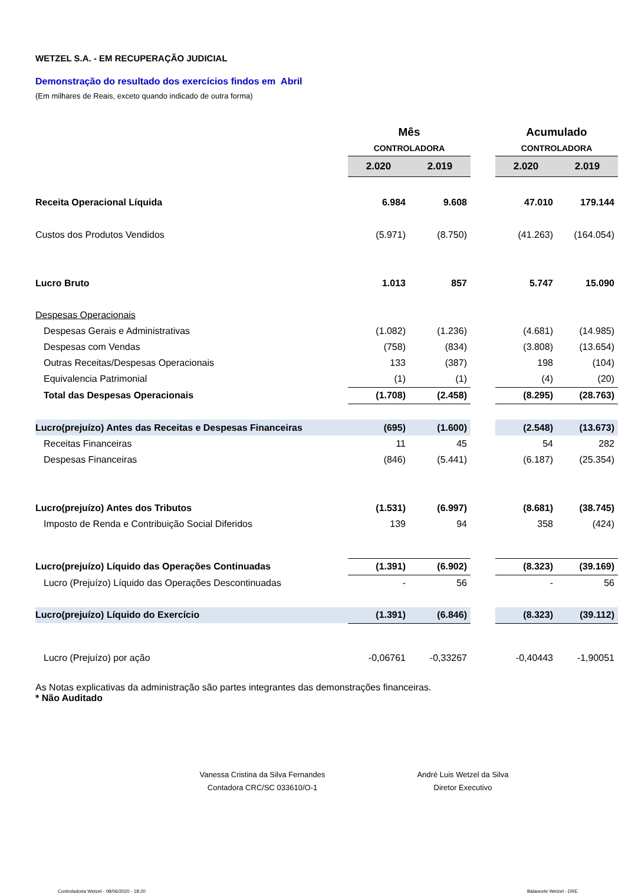WETZEL S.A. - EM RECUPERAÇÃO JUDICIAL
Demonstração do resultado dos exercícios findos em Abril
(Em milhares de Reais, exceto quando indicado de outra forma)
| | Mês | | | Acumulado | |
| --- | --- | --- | --- | --- | --- |
| | CONTROLADORA | | | CONTROLADORA | |
| | 2.020 | 2.019 | | 2.020 | 2.019 |
| Receita Operacional Líquida | 6.984 | 9.608 | | 47.010 | 179.144 |
| Custos dos Produtos Vendidos | (5.971) | (8.750) | | (41.263) | (164.054) |
| Lucro Bruto | 1.013 | 857 | | 5.747 | 15.090 |
| Despesas Operacionais | | | | | |
| Despesas Gerais e Administrativas | (1.082) | (1.236) | | (4.681) | (14.985) |
| Despesas com Vendas | (758) | (834) | | (3.808) | (13.654) |
| Outras Receitas/Despesas Operacionais | 133 | (387) | | 198 | (104) |
| Equivalencia Patrimonial | (1) | (1) | | (4) | (20) |
| Total das Despesas Operacionais | (1.708) | (2.458) | | (8.295) | (28.763) |
| Lucro(prejuízo) Antes das Receitas e Despesas Financeiras | (695) | (1.600) | | (2.548) | (13.673) |
| Receitas Financeiras | 11 | 45 | | 54 | 282 |
| Despesas Financeiras | (846) | (5.441) | | (6.187) | (25.354) |
| Lucro(prejuízo) Antes dos Tributos | (1.531) | (6.997) | | (8.681) | (38.745) |
| Imposto de Renda e Contribuição Social Diferidos | 139 | 94 | | 358 | (424) |
| Lucro(prejuízo) Líquido das Operações Continuadas | (1.391) | (6.902) | | (8.323) | (39.169) |
| Lucro (Prejuízo) Líquido das Operações Descontinuadas | - | 56 | | - | 56 |
| Lucro(prejuízo) Líquido do Exercício | (1.391) | (6.846) | | (8.323) | (39.112) |
| Lucro (Prejuízo) por ação | -0,06761 | -0,33267 | | -0,40443 | -1,90051 |
As Notas explicativas da administração são partes integrantes das demonstrações financeiras.
* Não Auditado
Vanessa Cristina da Silva Fernandes
Contadora CRC/SC 033610/O-1
André Luis Wetzel da Silva
Diretor Executivo
Controladoria Wetzel - 08/06/2020 - 18:20 Balancete Wetzel - DRE